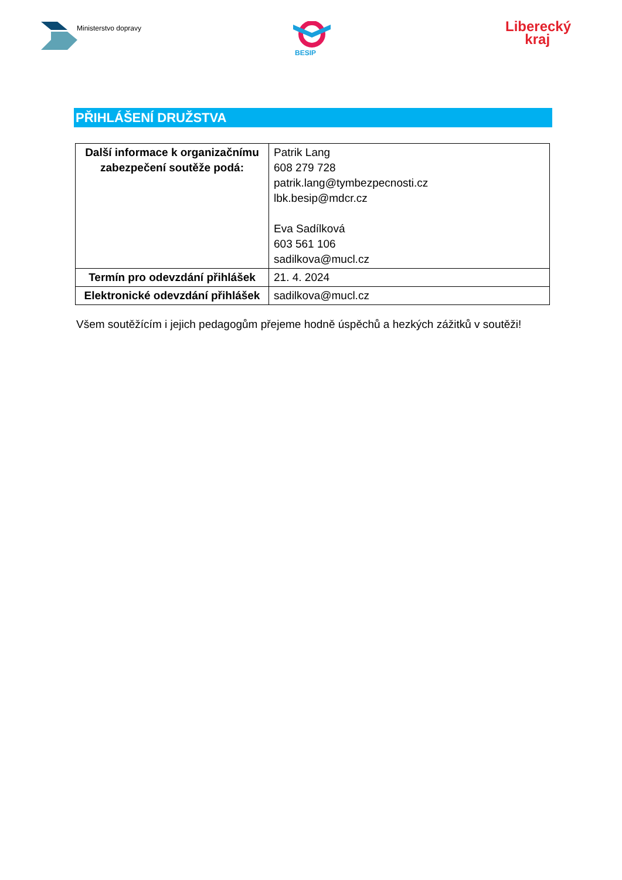Ministerstvo dopravy
BESIP
Liberecký
kraj
PŘIHLÁŠENÍ DRUŽSTVA
| Další informace k organizačnímu zabezpečení soutěže podá: | Patrik Lang 608 279 728 patrik.lang@tymbezpecnosti.cz lbk.besip@mdcr.cz Eva Sadílková 603 561 106 sadilkova@mucl.cz |
| Termín pro odevzdání přihlášek | 21. 4. 2024 |
| Elektronické odevzdání přihlášek | sadilkova@mucl.cz |
Všem soutěžícím i jejich pedagogům přejeme hodně úspěchů a hezkých zážitků v soutěži!